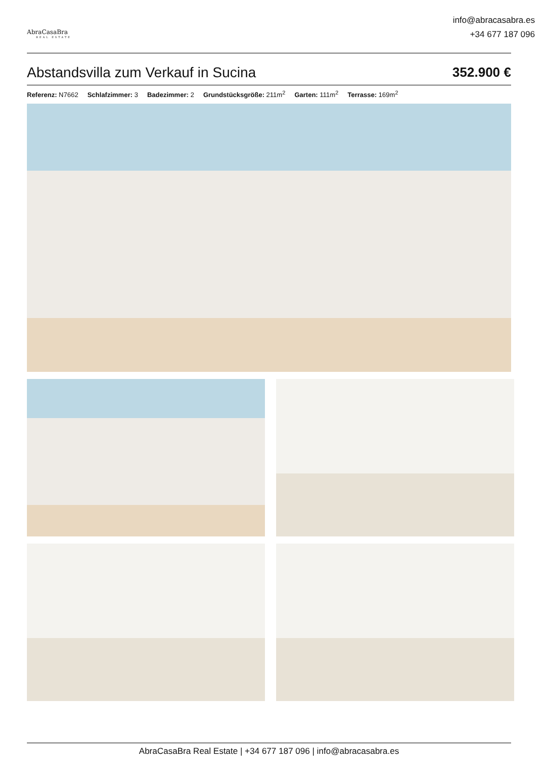AbraCasaBra
REAL ESTATE
info@abracasabra.es
+34 677 187 096
Abstandsvilla zum Verkauf in Sucina
352.900 €
Referenz: N7662 Schlafzimmer: 3 Badezimmer: 2 Grundstücksgröße: 211m<sup>2</sup> Garten: 111m<sup>2</sup> Terrasse: 169m<sup>2</sup>
AbraCasaBra Real Estate | +34 677 187 096 | info@abracasabra.es